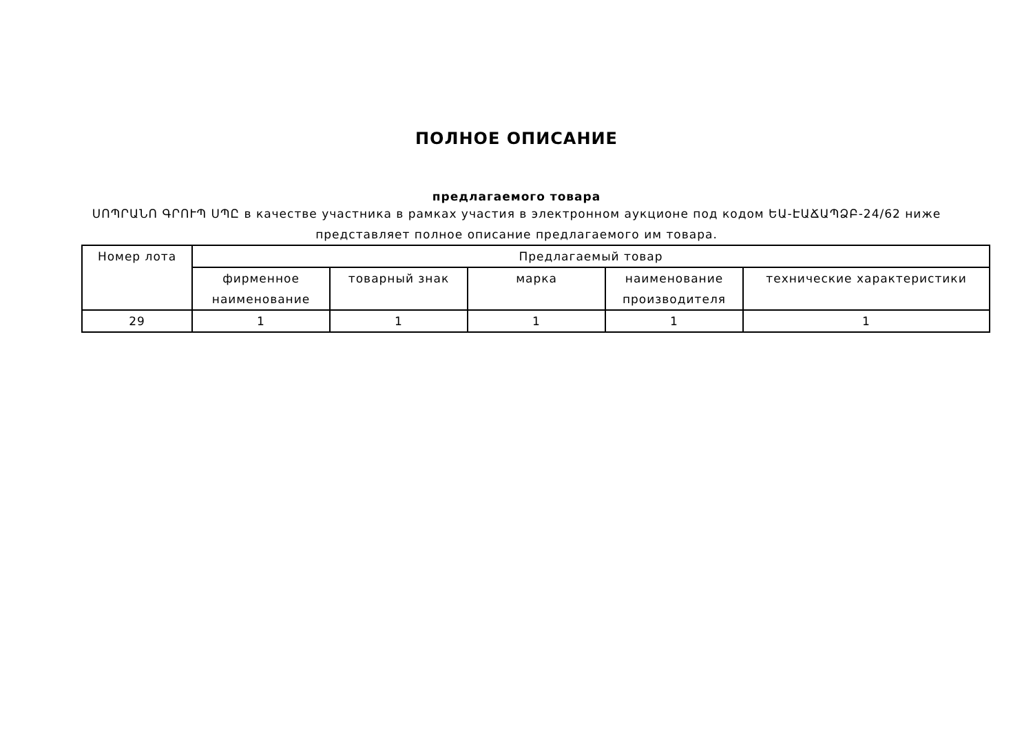ПОЛНОЕ ОПИСАНИЕ
предлагаемого товара
ՍՈՊՐԱՆՈ ԳՐՈՒՊ ՍՊԸ в качестве участника в рамках участия в электронном аукционе под кодом ԵԱ-ԷԱՃԱՊՁԲ-24/62 ниже представляет полное описание предлагаемого им товара.
| Номер лота | Предлагаемый товар | | | | |
| --- | --- | --- | --- | --- | --- |
| | фирменное наименование | товарный знак | марка | наименование производителя | технические характеристики |
| 29 | 1 | 1 | 1 | 1 | 1 |